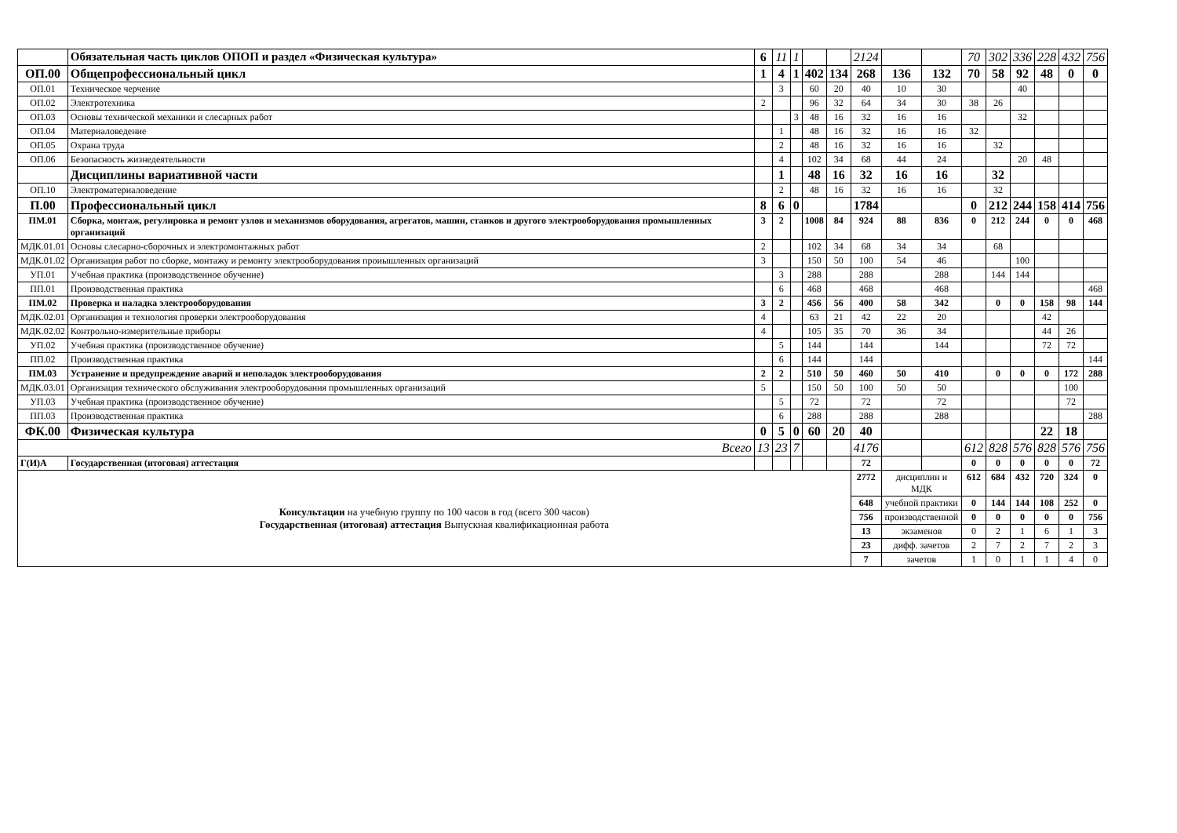| | Обязательная часть циклов ОПОП и раздел «Физическая культура» | 6 | 11 | 1 | | | 2124 | | | 70 | 302 | 336 | 228 | 432 | 756 |
| ОП.00 | Общепрофессиональный цикл | 1 | 4 | 1 | 402 | 134 | 268 | 136 | 132 | 70 | 58 | 92 | 48 | 0 | 0 |
| ОП.01 | Техническое черчение | | 3 | | 60 | 20 | 40 | 10 | 30 | | | 40 | | | |
| ОП.02 | Электротехника | 2 | | | 96 | 32 | 64 | 34 | 30 | 38 | 26 | | | | |
| ОП.03 | Основы технической механики и слесарных работ | | | 3 | 48 | 16 | 32 | 16 | 16 | | | 32 | | | |
| ОП.04 | Материаловедение | | 1 | | 48 | 16 | 32 | 16 | 16 | 32 | | | | | |
| ОП.05 | Охрана труда | | 2 | | 48 | 16 | 32 | 16 | 16 | | 32 | | | | |
| ОП.06 | Безопасность жизнедеятельности | | 4 | | 102 | 34 | 68 | 44 | 24 | | | 20 | 48 | | |
| | Дисциплины вариативной части | | 1 | | 48 | 16 | 32 | 16 | 16 | | 32 | | | | |
| ОП.10 | Электроматериаловедение | | 2 | | 48 | 16 | 32 | 16 | 16 | | 32 | | | | |
| П.00 | Профессиональный цикл | 8 | 6 | 0 | | | 1784 | | | 0 | 212 | 244 | 158 | 414 | 756 |
| ПМ.01 | Сборка, монтаж, регулировка и ремонт узлов и механизмов оборудования, агрегатов, машин, станков и другого электрооборудования промышленных организаций | 3 | 2 | | 1008 | 84 | 924 | 88 | 836 | 0 | 212 | 244 | 0 | 0 | 468 |
| МДК.01.01 | Основы слесарно-сборочных и электромонтажных работ | 2 | | | 102 | 34 | 68 | 34 | 34 | | 68 | | | | |
| МДК.01.02 | Организация работ по сборке, монтажу и ремонту электрооборудования проиышленных организаций | 3 | | | 150 | 50 | 100 | 54 | 46 | | | 100 | | | |
| УП.01 | Учебная практика (производственное обучение) | | 3 | | 288 | | 288 | | 288 | | 144 | 144 | | | |
| ПП.01 | Производственная практика | | 6 | | 468 | | 468 | | 468 | | | | | | 468 |
| ПМ.02 | Проверка и наладка электрооборудования | 3 | 2 | | 456 | 56 | 400 | 58 | 342 | | 0 | 0 | 158 | 98 | 144 |
| МДК.02.01 | Организация и технология проверки электрооборудования | 4 | | | 63 | 21 | 42 | 22 | 20 | | | | 42 | | |
| МДК.02.02 | Контрольно-измерительные приборы | 4 | | | 105 | 35 | 70 | 36 | 34 | | | | 44 | 26 | |
| УП.02 | Учебная практика (производственное обучение) | | 5 | | 144 | | 144 | | 144 | | | | 72 | 72 | |
| ПП.02 | Производственная практика | | 6 | | 144 | | 144 | | | | | | | | 144 |
| ПМ.03 | Устранение и предупреждение аварий и неполадок электрооборудования | 2 | 2 | | 510 | 50 | 460 | 50 | 410 | | 0 | 0 | 0 | 172 | 288 |
| МДК.03.01 | Организация технического обслуживания электрооборудования промышленных организаций | 5 | | | 150 | 50 | 100 | 50 | 50 | | | | | 100 | |
| УП.03 | Учебная практика (производственное обучение) | | 5 | | 72 | | 72 | | 72 | | | | | 72 | |
| ПП.03 | Производственная практика | | 6 | | 288 | | 288 | | 288 | | | | | | 288 |
| ФК.00 | Физическая культура | 0 | 5 | 0 | 60 | 20 | 40 | | | | | | 22 | 18 | |
| Всего | | 13 | 23 | 7 | | | 4176 | | | 612 | 828 | 576 | 828 | 576 | 756 |
| Г(И)А | Государственная (итоговая) аттестация | | | | | | 72 | | | 0 | 0 | 0 | 0 | 0 | 72 |
| Консультации на учебную группу по 100 часов в год (всего 300 часов) Государственная (итоговая) аттестация Выпускная квалификационная работа | | | | | | | 2772 | дисциплин и МДК | | 612 | 684 | 432 | 720 | 324 | 0 |
| | | | | | | | 648 | учебной практики | | 0 | 144 | 144 | 108 | 252 | 0 |
| | | | | | | | 756 | производственной | | 0 | 0 | 0 | 0 | 0 | 756 |
| | | | | | | | 13 | экзаменов | | 0 | 2 | 1 | 6 | 1 | 3 |
| | | | | | | | 23 | дифф. зачетов | | 2 | 7 | 2 | 7 | 2 | 3 |
| | | | | | | | 7 | зачетов | | 1 | 0 | 1 | 1 | 4 | 0 |